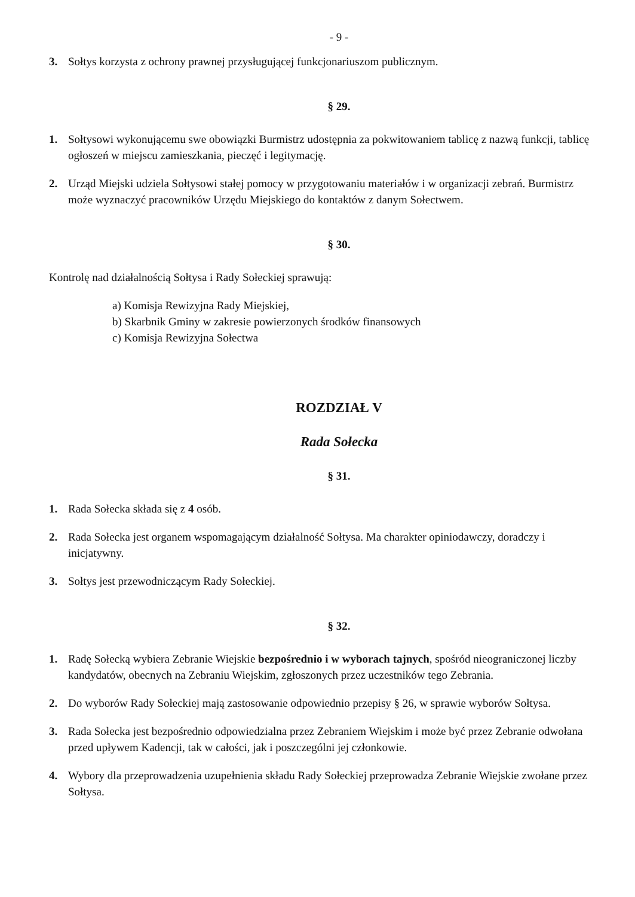- 9 -
3. Sołtys korzysta z ochrony prawnej przysługującej funkcjonariuszom publicznym.
§ 29.
1. Sołtysowi wykonującemu swe obowiązki Burmistrz udostępnia za pokwitowaniem tablicę z nazwą funkcji, tablicę ogłoszeń w miejscu zamieszkania, pieczęć i legitymację.
2. Urząd Miejski udziela Sołtysowi stałej pomocy w przygotowaniu materiałów i w organizacji zebrań. Burmistrz może wyznaczyć pracowników Urzędu Miejskiego do kontaktów z danym Sołectwem.
§ 30.
Kontrolę nad działalnością Sołtysa i Rady Sołeckiej sprawują:
a) Komisja Rewizyjna Rady Miejskiej,
b) Skarbnik Gminy w zakresie powierzonych środków finansowych
c) Komisja Rewizyjna Sołectwa
ROZDZIAŁ V
Rada Sołecka
§ 31.
1. Rada Sołecka składa się z 4 osób.
2. Rada Sołecka jest organem wspomagającym działalność Sołtysa. Ma charakter opiniodawczy, doradczy i inicjatywny.
3. Sołtys jest przewodniczącym Rady Sołeckiej.
§ 32.
1. Radę Sołecką wybiera Zebranie Wiejskie bezpośrednio i w wyborach tajnych, spośród nieograniczonej liczby kandydatów, obecnych na Zebraniu Wiejskim, zgłoszonych przez uczestników tego Zebrania.
2. Do wyborów Rady Sołeckiej mają zastosowanie odpowiednio przepisy § 26, w sprawie wyborów Sołtysa.
3. Rada Sołecka jest bezpośrednio odpowiedzialna przez Zebraniem Wiejskim i może być przez Zebranie odwołana przed upływem Kadencji, tak w całości, jak i poszczególni jej członkowie.
4. Wybory dla przeprowadzenia uzupełnienia składu Rady Sołeckiej przeprowadza Zebranie Wiejskie zwołane przez Sołtysa.